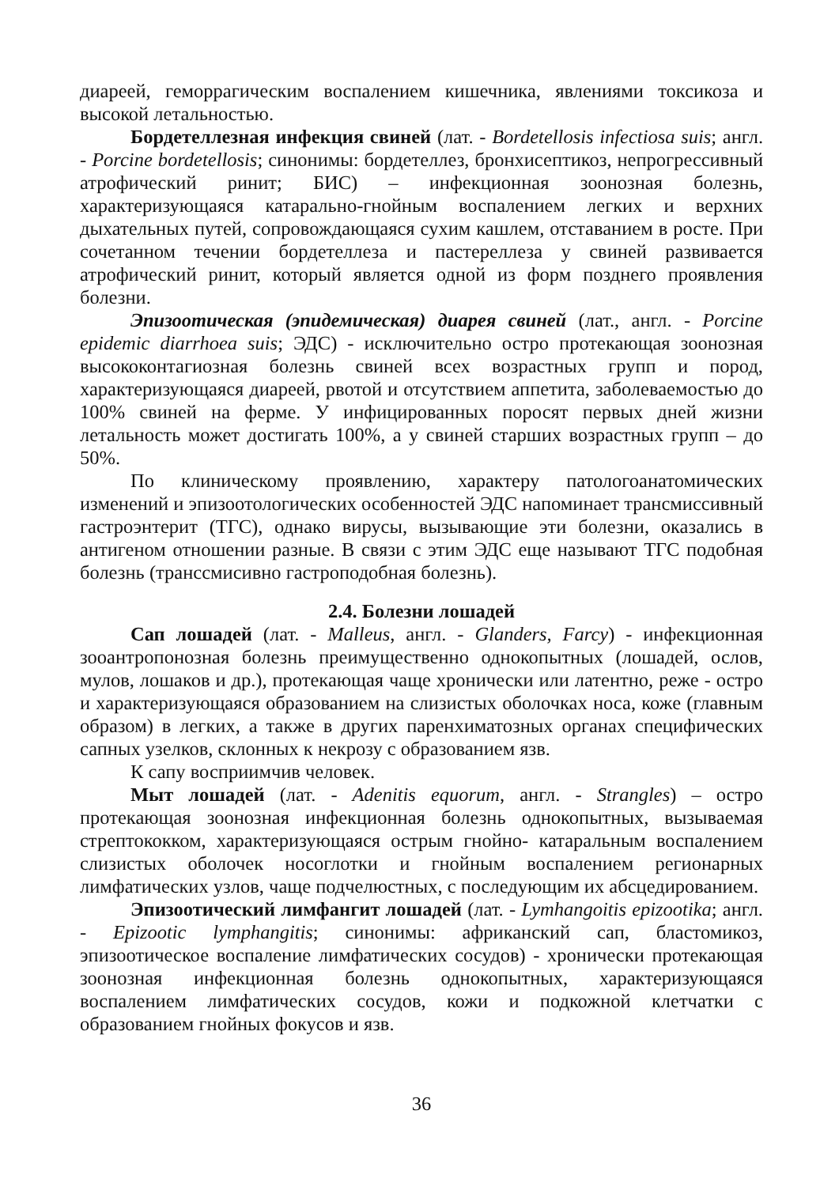диареей, геморрагическим воспалением кишечника, явлениями токсикоза и высокой летальностью.
Бордетеллезная инфекция свиней (лат. - Bordetellosis infectiosa suis; англ. - Porcine bordetellosis; синонимы: бордетеллез, бронхисептикоз, непрогрессивный атрофический ринит; БИС) – инфекционная зоонозная болезнь, характеризующаяся катарально-гнойным воспалением легких и верхних дыхательных путей, сопровождающаяся сухим кашлем, отставанием в росте. При сочетанном течении бордетеллеза и пастереллеза у свиней развивается атрофический ринит, который является одной из форм позднего проявления болезни.
Эпизоотическая (эпидемическая) диарея свиней (лат., англ. - Porcine epidemic diarrhoea suis; ЭДС) - исключительно остро протекающая зоонозная высококонтагиозная болезнь свиней всех возрастных групп и пород, характеризующаяся диареей, рвотой и отсутствием аппетита, заболеваемостью до 100% свиней на ферме. У инфицированных поросят первых дней жизни летальность может достигать 100%, а у свиней старших возрастных групп – до 50%.
По клиническому проявлению, характеру патологоанатомических изменений и эпизоотологических особенностей ЭДС напоминает трансмиссивный гастроэнтерит (ТГС), однако вирусы, вызывающие эти болезни, оказались в антигеном отношении разные. В связи с этим ЭДС еще называют ТГС подобная болезнь (транссмисивно гастроподобная болезнь).
2.4. Болезни лошадей
Сап лошадей (лат. - Malleus, англ. - Glanders, Farcy) - инфекционная зооантропонозная болезнь преимущественно однокопытных (лошадей, ослов, мулов, лошаков и др.), протекающая чаще хронически или латентно, реже - остро и характеризующаяся образованием на слизистых оболочках носа, коже (главным образом) в легких, а также в других паренхиматозных органах специфических сапных узелков, склонных к некрозу с образованием язв.
К сапу восприимчив человек.
Мыт лошадей (лат. - Adenitis equorum, англ. - Strangles) – остро протекающая зоонозная инфекционная болезнь однокопытных, вызываемая стрептококком, характеризующаяся острым гнойно- катаральным воспалением слизистых оболочек носоглотки и гнойным воспалением регионарных лимфатических узлов, чаще подчелюстных, с последующим их абсцедированием.
Эпизоотический лимфангит лошадей (лат. - Lymhangoitis epizootika; англ. - Epizootic lymphangitis; синонимы: африканский сап, бластомикоз, эпизоотическое воспаление лимфатических сосудов) - хронически протекающая зоонозная инфекционная болезнь однокопытных, характеризующаяся воспалением лимфатических сосудов, кожи и подкожной клетчатки с образованием гнойных фокусов и язв.
36